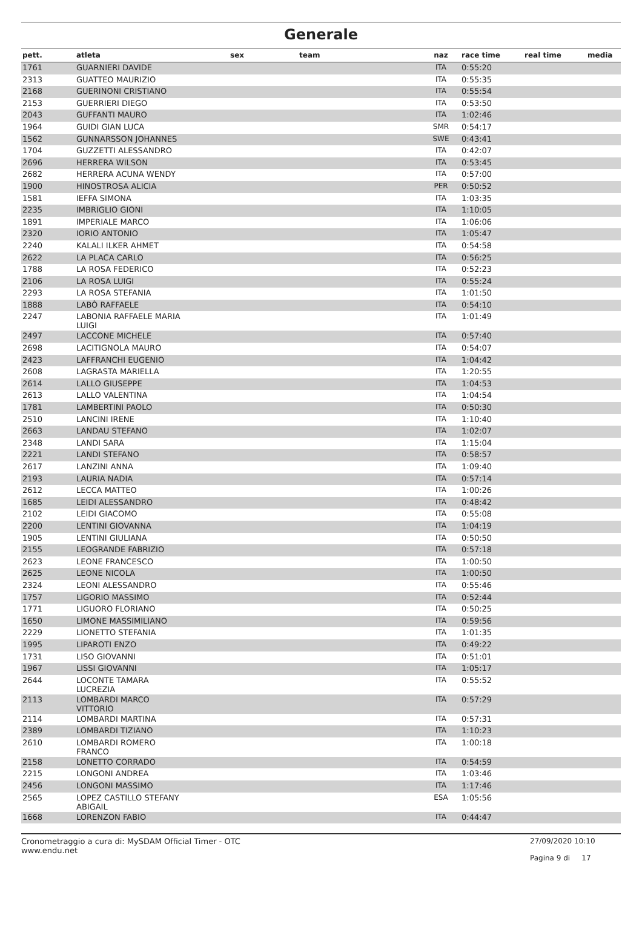Generale
| pett. | atleta | sex | team | naz | race time | real time | media |
| --- | --- | --- | --- | --- | --- | --- | --- |
| 1761 | GUARNIERI DAVIDE | | | ITA | 0:55:20 | | |
| 2313 | GUATTEO MAURIZIO | | | ITA | 0:55:35 | | |
| 2168 | GUERINONI CRISTIANO | | | ITA | 0:55:54 | | |
| 2153 | GUERRIERI DIEGO | | | ITA | 0:53:50 | | |
| 2043 | GUFFANTI MAURO | | | ITA | 1:02:46 | | |
| 1964 | GUIDI GIAN LUCA | | | SMR | 0:54:17 | | |
| 1562 | GUNNARSSON JOHANNES | | | SWE | 0:43:41 | | |
| 1704 | GUZZETTI ALESSANDRO | | | ITA | 0:42:07 | | |
| 2696 | HERRERA WILSON | | | ITA | 0:53:45 | | |
| 2682 | HERRERA ACUNA WENDY | | | ITA | 0:57:00 | | |
| 1900 | HINOSTROSA ALICIA | | | PER | 0:50:52 | | |
| 1581 | IEFFA SIMONA | | | ITA | 1:03:35 | | |
| 2235 | IMBRIGLIO GIONI | | | ITA | 1:10:05 | | |
| 1891 | IMPERIALE MARCO | | | ITA | 1:06:06 | | |
| 2320 | IORIO ANTONIO | | | ITA | 1:05:47 | | |
| 2240 | KALALI ILKER AHMET | | | ITA | 0:54:58 | | |
| 2622 | LA PLACA CARLO | | | ITA | 0:56:25 | | |
| 1788 | LA ROSA FEDERICO | | | ITA | 0:52:23 | | |
| 2106 | LA ROSA LUIGI | | | ITA | 0:55:24 | | |
| 2293 | LA ROSA STEFANIA | | | ITA | 1:01:50 | | |
| 1888 | LABÒ RAFFAELE | | | ITA | 0:54:10 | | |
| 2247 | LABONIA RAFFAELE MARIA LUIGI | | | ITA | 1:01:49 | | |
| 2497 | LACCONE MICHELE | | | ITA | 0:57:40 | | |
| 2698 | LACITIGNOLA MAURO | | | ITA | 0:54:07 | | |
| 2423 | LAFFRANCHI EUGENIO | | | ITA | 1:04:42 | | |
| 2608 | LAGRASTA MARIELLA | | | ITA | 1:20:55 | | |
| 2614 | LALLO GIUSEPPE | | | ITA | 1:04:53 | | |
| 2613 | LALLO VALENTINA | | | ITA | 1:04:54 | | |
| 1781 | LAMBERTINI PAOLO | | | ITA | 0:50:30 | | |
| 2510 | LANCINI IRENE | | | ITA | 1:10:40 | | |
| 2663 | LANDAU STEFANO | | | ITA | 1:02:07 | | |
| 2348 | LANDI SARA | | | ITA | 1:15:04 | | |
| 2221 | LANDI STEFANO | | | ITA | 0:58:57 | | |
| 2617 | LANZINI ANNA | | | ITA | 1:09:40 | | |
| 2193 | LAURIA NADIA | | | ITA | 0:57:14 | | |
| 2612 | LECCA MATTEO | | | ITA | 1:00:26 | | |
| 1685 | LEIDI ALESSANDRO | | | ITA | 0:48:42 | | |
| 2102 | LEIDI GIACOMO | | | ITA | 0:55:08 | | |
| 2200 | LENTINI GIOVANNA | | | ITA | 1:04:19 | | |
| 1905 | LENTINI GIULIANA | | | ITA | 0:50:50 | | |
| 2155 | LEOGRANDE FABRIZIO | | | ITA | 0:57:18 | | |
| 2623 | LEONE FRANCESCO | | | ITA | 1:00:50 | | |
| 2625 | LEONE NICOLA | | | ITA | 1:00:50 | | |
| 2324 | LEONI ALESSANDRO | | | ITA | 0:55:46 | | |
| 1757 | LIGORIO MASSIMO | | | ITA | 0:52:44 | | |
| 1771 | LIGUORO FLORIANO | | | ITA | 0:50:25 | | |
| 1650 | LIMONE MASSIMILIANO | | | ITA | 0:59:56 | | |
| 2229 | LIONETTO STEFANIA | | | ITA | 1:01:35 | | |
| 1995 | LIPAROTI ENZO | | | ITA | 0:49:22 | | |
| 1731 | LISO GIOVANNI | | | ITA | 0:51:01 | | |
| 1967 | LISSI GIOVANNI | | | ITA | 1:05:17 | | |
| 2644 | LOCONTE TAMARA LUCREZIA | | | ITA | 0:55:52 | | |
| 2113 | LOMBARDI MARCO VITTORIO | | | ITA | 0:57:29 | | |
| 2114 | LOMBARDI MARTINA | | | ITA | 0:57:31 | | |
| 2389 | LOMBARDI TIZIANO | | | ITA | 1:10:23 | | |
| 2610 | LOMBARDI ROMERO FRANCO | | | ITA | 1:00:18 | | |
| 2158 | LONETTO CORRADO | | | ITA | 0:54:59 | | |
| 2215 | LONGONI ANDREA | | | ITA | 1:03:46 | | |
| 2456 | LONGONI MASSIMO | | | ITA | 1:17:46 | | |
| 2565 | LOPEZ CASTILLO STEFANY ABIGAIL | | | ESA | 1:05:56 | | |
| 1668 | LORENZON FABIO | | | ITA | 0:44:47 | | |
Cronometraggio a cura di: MySDAM Official Timer - OTC
www.endu.net
27/09/2020 10:10
Pagina 9 di 17